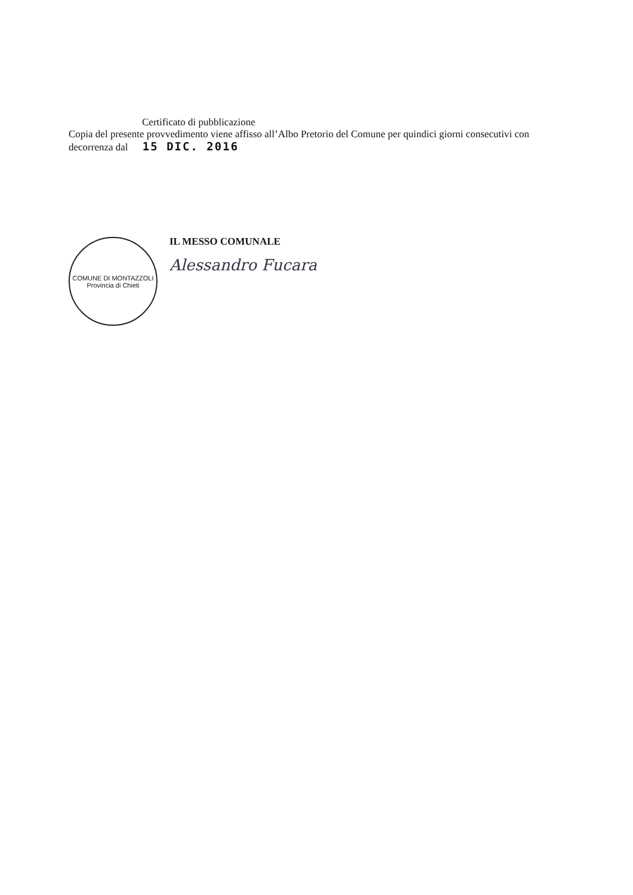Certificato di pubblicazione
Copia del presente provvedimento viene affisso all’Albo Pretorio del Comune per quindici giorni consecutivi con decorrenza dal 15 DIC. 2016
COMUNE DI MONTAZZOLI
Provincia di Chieti
IL MESSO COMUNALE
Alessandro Fucara